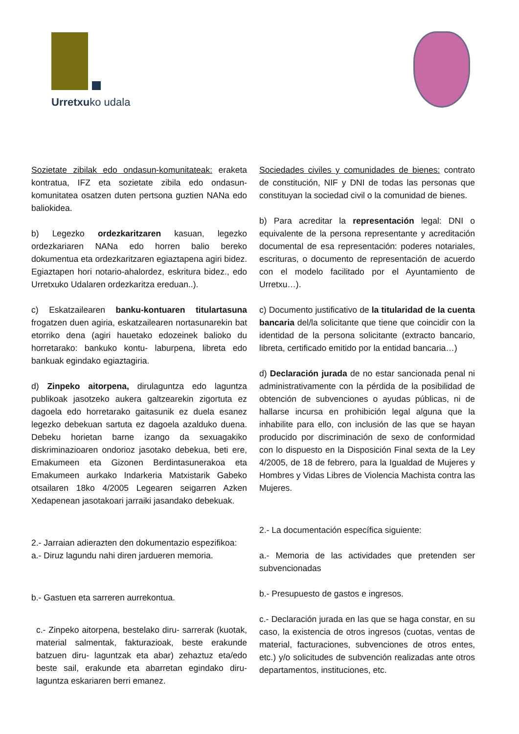Urretxuko udala
Sozietate zibilak edo ondasun-komunitateak: eraketa kontratua, IFZ eta sozietate zibila edo ondasun-komunitatea osatzen duten pertsona guztien NANa edo baliokidea.
b) Legezko ordezkaritzaren kasuan, legezko ordezkariaren NANa edo horren balio bereko dokumentua eta ordezkaritzaren egiaztapena agiri bidez. Egiaztapen hori notario-ahalordez, eskritura bidez., edo Urretxuko Udalaren ordezkaritza ereduan..).
c) Eskatzailearen banku-kontuaren titulartasuna frogatzen duen agiria, eskatzailearen nortasunarekin bat etorriko dena (agiri hauetako edozeinek balioko du horretarako: bankuko kontu- laburpena, libreta edo bankuak egindako egiaztagiria.
d) Zinpeko aitorpena, dirulaguntza edo laguntza publikoak jasotzeko aukera galtzearekin zigortuta ez dagoela edo horretarako gaitasunik ez duela esanez legezko debekuan sartuta ez dagoela azalduko duena. Debeku horietan barne izango da sexuagakiko diskriminazioaren ondorioz jasotako debekua, beti ere, Emakumeen eta Gizonen Berdintasunerakoa eta Emakumeen aurkako Indarkeria Matxistarik Gabeko otsailaren 18ko 4/2005 Legearen seigarren Azken Xedapenean jasotakoari jarraiki jasandako debekuak.
2.- Jarraian adierazten den dokumentazio espezifikoa:
a.- Diruz lagundu nahi diren jardueren memoria.
b.- Gastuen eta sarreren aurrekontua.
c.- Zinpeko aitorpena, bestelako diru- sarrerak (kuotak, material salmentak, fakturazioak, beste erakunde batzuen diru- laguntzak eta abar) zehaztuz eta/edo beste sail, erakunde eta abarretan egindako diru- laguntza eskariaren berri emanez.
Sociedades civiles y comunidades de bienes: contrato de constitución, NIF y DNI de todas las personas que constituyan la sociedad civil o la comunidad de bienes.
b) Para acreditar la representación legal: DNI o equivalente de la persona representante y acreditación documental de esa representación: poderes notariales, escrituras, o documento de representación de acuerdo con el modelo facilitado por el Ayuntamiento de Urretxu…).
c) Documento justificativo de la titularidad de la cuenta bancaria del/la solicitante que tiene que coincidir con la identidad de la persona solicitante (extracto bancario, libreta, certificado emitido por la entidad bancaria…)
d) Declaración jurada de no estar sancionada penal ni administrativamente con la pérdida de la posibilidad de obtención de subvenciones o ayudas públicas, ni de hallarse incursa en prohibición legal alguna que la inhabilite para ello, con inclusión de las que se hayan producido por discriminación de sexo de conformidad con lo dispuesto en la Disposición Final sexta de la Ley 4/2005, de 18 de febrero, para la Igualdad de Mujeres y Hombres y Vidas Libres de Violencia Machista contra las Mujeres.
2.- La documentación específica siguiente:
a.- Memoria de las actividades que pretenden ser subvencionadas
b.- Presupuesto de gastos e ingresos.
c.- Declaración jurada en las que se haga constar, en su caso, la existencia de otros ingresos (cuotas, ventas de material, facturaciones, subvenciones de otros entes, etc.) y/o solicitudes de subvención realizadas ante otros departamentos, instituciones, etc.